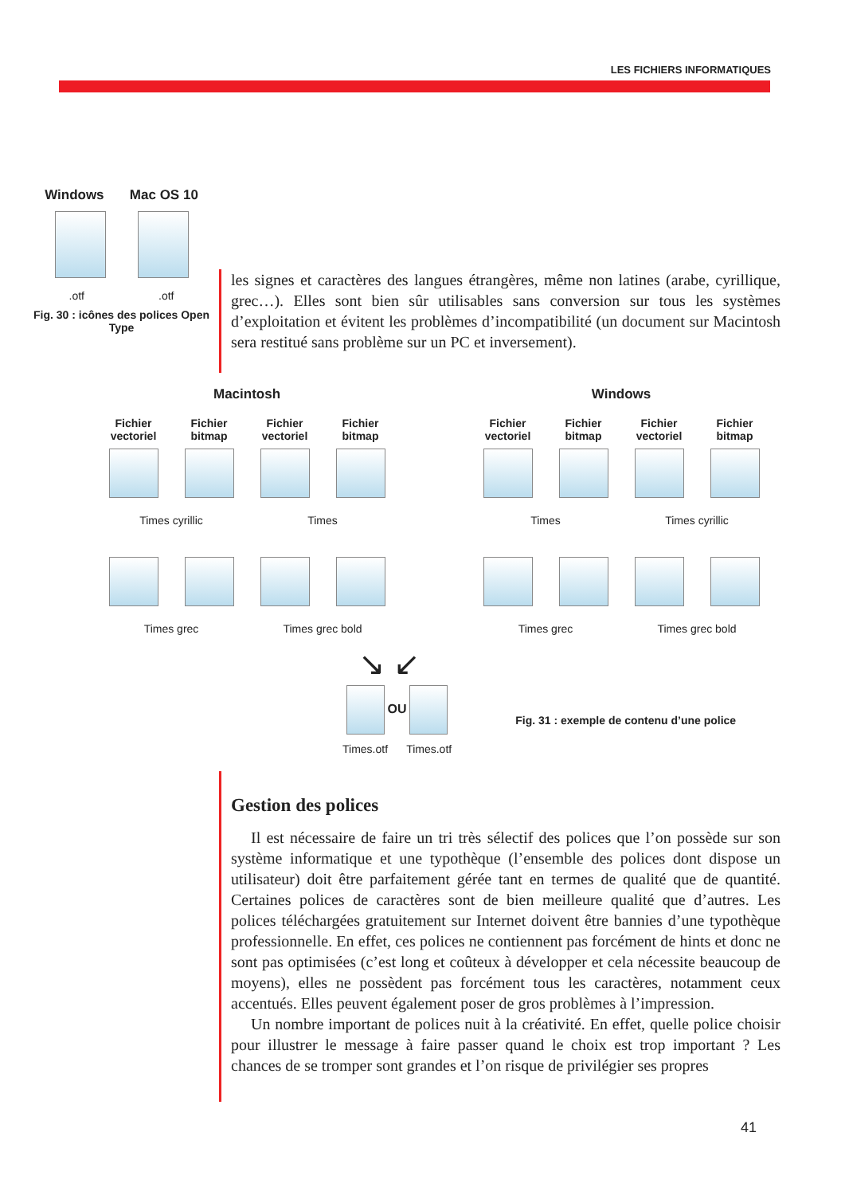LES FICHIERS INFORMATIQUES
Windows Mac OS 10
.otf .otf
Fig. 30 : icônes des polices Open Type
les signes et caractères des langues étrangères, même non latines (arabe, cyrillique, grec…). Elles sont bien sûr utilisables sans conversion sur tous les systèmes d’exploitation et évitent les problèmes d’incompatibilité (un document sur Macintosh sera restitué sans problème sur un PC et inversement).
Macintosh
Fichier vectoriel
Fichier bitmap
Fichier vectoriel
Fichier bitmap
Times cyrillic
Times
Times grec
Times grec bold
Windows
Fichier vectoriel
Fichier bitmap
Fichier vectoriel
Fichier bitmap
Times
Times cyrillic
Times grec
Times grec bold
↘ ↙
OU
Times.otf Times.otf
Fig. 31 : exemple de contenu d’une police
Gestion des polices
Il est nécessaire de faire un tri très sélectif des polices que l’on possède sur son système informatique et une typothèque (l’ensemble des polices dont dispose un utilisateur) doit être parfaitement gérée tant en termes de qualité que de quantité. Certaines polices de caractères sont de bien meilleure qualité que d’autres. Les polices téléchargées gratuitement sur Internet doivent être bannies d’une typothèque professionnelle. En effet, ces polices ne contiennent pas forcément de hints et donc ne sont pas optimisées (c’est long et coûteux à développer et cela nécessite beaucoup de moyens), elles ne possèdent pas forcément tous les caractères, notamment ceux accentués. Elles peuvent également poser de gros problèmes à l’impression.
Un nombre important de polices nuit à la créativité. En effet, quelle police choisir pour illustrer le message à faire passer quand le choix est trop important ? Les chances de se tromper sont grandes et l’on risque de privilégier ses propres
41